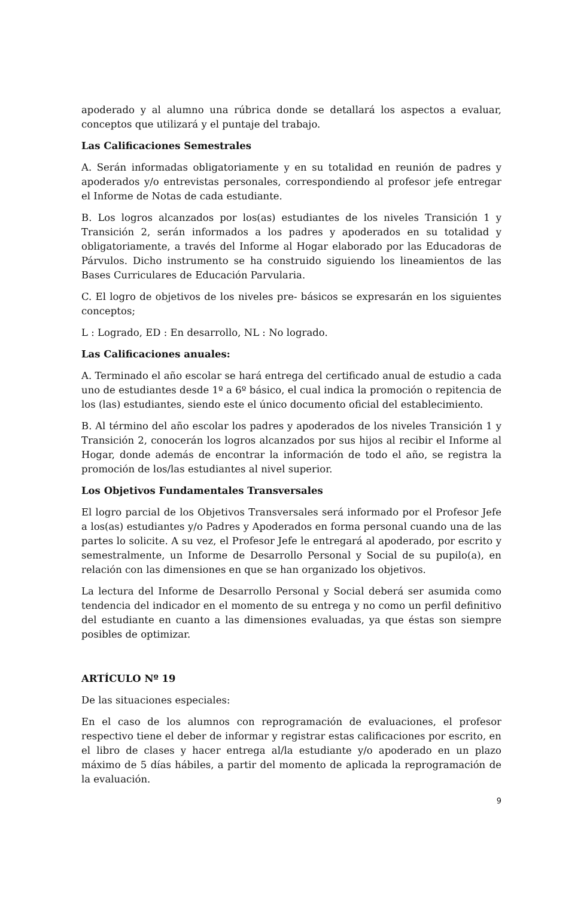apoderado y al alumno una rúbrica donde se detallará los aspectos a evaluar, conceptos que utilizará y el puntaje del trabajo.
Las Calificaciones Semestrales
A. Serán informadas obligatoriamente y en su totalidad en reunión de padres y apoderados y/o entrevistas personales, correspondiendo al profesor jefe entregar el Informe de Notas de cada estudiante.
B. Los logros alcanzados por los(as) estudiantes de los niveles Transición 1 y Transición 2, serán informados a los padres y apoderados en su totalidad y obligatoriamente, a través del Informe al Hogar elaborado por las Educadoras de Párvulos. Dicho instrumento se ha construido siguiendo los lineamientos de las Bases Curriculares de Educación Parvularia.
C. El logro de objetivos de los niveles pre- básicos se expresarán en los siguientes conceptos;
L : Logrado, ED : En desarrollo, NL : No logrado.
Las Calificaciones anuales:
A. Terminado el año escolar se hará entrega del certificado anual de estudio a cada uno de estudiantes desde 1º a 6º básico, el cual indica la promoción o repitencia de los (las) estudiantes, siendo este el único documento oficial del establecimiento.
B. Al término del año escolar los padres y apoderados de los niveles Transición 1 y Transición 2, conocerán los logros alcanzados por sus hijos al recibir el Informe al Hogar, donde además de encontrar la información de todo el año, se registra la promoción de los/las estudiantes al nivel superior.
Los Objetivos Fundamentales Transversales
El logro parcial de los Objetivos Transversales será informado por el Profesor Jefe a los(as) estudiantes y/o Padres y Apoderados en forma personal cuando una de las partes lo solicite. A su vez, el Profesor Jefe le entregará al apoderado, por escrito y semestralmente, un Informe de Desarrollo Personal y Social de su pupilo(a), en relación con las dimensiones en que se han organizado los objetivos.
La lectura del Informe de Desarrollo Personal y Social deberá ser asumida como tendencia del indicador en el momento de su entrega y no como un perfil definitivo del estudiante en cuanto a las dimensiones evaluadas, ya que éstas son siempre posibles de optimizar.
ARTÍCULO Nº 19
De las situaciones especiales:
En el caso de los alumnos con reprogramación de evaluaciones, el profesor respectivo tiene el deber de informar y registrar estas calificaciones por escrito, en el libro de clases y hacer entrega al/la estudiante y/o apoderado en un plazo máximo de 5 días hábiles, a partir del momento de aplicada la reprogramación de la evaluación.
9